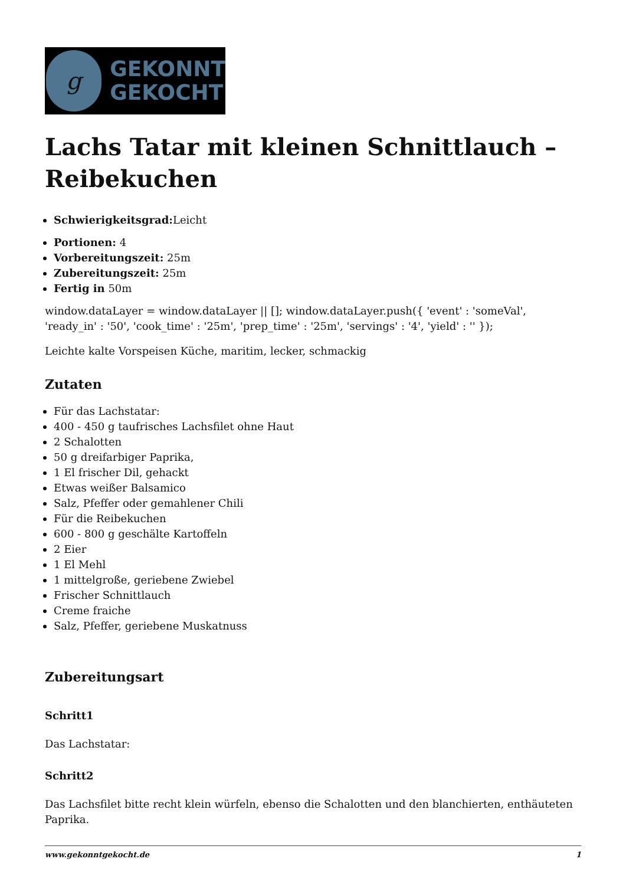g
GEKONNT
GEKOCHT
Lachs Tatar mit kleinen Schnittlauch – Reibekuchen
Schwierigkeitsgrad: Leicht
Portionen: 4
Vorbereitungszeit: 25m
Zubereitungszeit: 25m
Fertig in 50m
window.dataLayer = window.dataLayer || []; window.dataLayer.push({ 'event' : 'someVal', 'ready_in' : '50', 'cook_time' : '25m', 'prep_time' : '25m', 'servings' : '4', 'yield' : '' });
Leichte kalte Vorspeisen Küche, maritim, lecker, schmackig
Zutaten
Für das Lachstatar:
400 - 450 g taufrisches Lachsfilet ohne Haut
2 Schalotten
50 g dreifarbiger Paprika,
1 El frischer Dil, gehackt
Etwas weißer Balsamico
Salz, Pfeffer oder gemahlener Chili
Für die Reibekuchen
600 - 800 g geschälte Kartoffeln
2 Eier
1 El Mehl
1 mittelgroße, geriebene Zwiebel
Frischer Schnittlauch
Creme fraiche
Salz, Pfeffer, geriebene Muskatnuss
Zubereitungsart
Schritt1
Das Lachstatar:
Schritt2
Das Lachsfilet bitte recht klein würfeln, ebenso die Schalotten und den blanchierten, enthäuteten Paprika.
www.gekonntgekocht.de 1